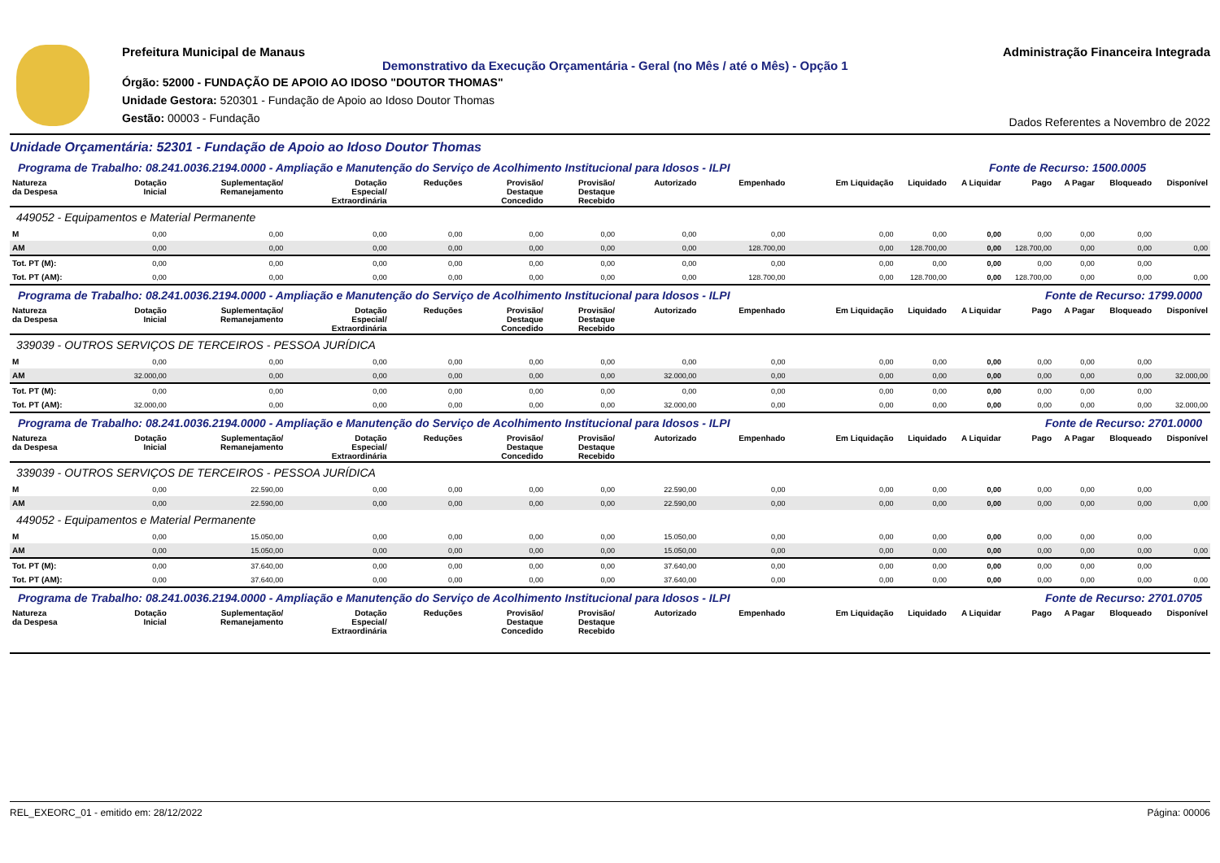Prefeitura Municipal de Manaus
Demonstrativo da Execução Orçamentária - Geral (no Mês / até o Mês) - Opção 1
Órgão: 52000 - FUNDAÇÃO DE APOIO AO IDOSO "DOUTOR THOMAS"
Unidade Gestora: 520301 - Fundação de Apoio ao Idoso Doutor Thomas
Gestão: 00003 - Fundação
Administração Financeira Integrada
Dados Referentes a Novembro de 2022
Unidade Orçamentária: 52301 - Fundação de Apoio ao Idoso Doutor Thomas
| Programa de Trabalho: 08.241.0036.2194.0000 - Ampliação e Manutenção do Serviço de Acolhimento Institucional para Idosos - ILPI | | | | | | | | | | Fonte de Recurso: 1500.0005 | | | | | |
| Natureza da Despesa | Dotação Inicial | Suplementação/ Remanejamento | Dotação Especial/ Extraordinária | Reduções | Provisão/ Destaque Concedido | Provisão/ Destaque Recebido | Autorizado | Empenhado | Em Liquidação | Liquidado | A Liquidar | Pago | A Pagar | Bloqueado | Disponível |
| 449052 - Equipamentos e Material Permanente | | | | | | | | | | | | | | | |
| M | 0,00 | 0,00 | 0,00 | 0,00 | 0,00 | 0,00 | 0,00 | 0,00 | 0,00 | 0,00 | 0,00 | 0,00 | 0,00 | 0,00 | |
| AM | 0,00 | 0,00 | 0,00 | 0,00 | 0,00 | 0,00 | 0,00 | 128.700,00 | 0,00 | 128.700,00 | 0,00 | 128.700,00 | 0,00 | 0,00 | 0,00 |
| Tot. PT (M): | 0,00 | 0,00 | 0,00 | 0,00 | 0,00 | 0,00 | 0,00 | 0,00 | 0,00 | 0,00 | 0,00 | 0,00 | 0,00 | 0,00 | |
| Tot. PT (AM): | 0,00 | 0,00 | 0,00 | 0,00 | 0,00 | 0,00 | 0,00 | 128.700,00 | 0,00 | 128.700,00 | 0,00 | 128.700,00 | 0,00 | 0,00 | 0,00 |
| Programa de Trabalho: 08.241.0036.2194.0000 - Ampliação e Manutenção do Serviço de Acolhimento Institucional para Idosos - ILPI | | | | | | | | | | Fonte de Recurso: 1799.0000 | | | | | |
| Natureza da Despesa | Dotação Inicial | Suplementação/ Remanejamento | Dotação Especial/ Extraordinária | Reduções | Provisão/ Destaque Concedido | Provisão/ Destaque Recebido | Autorizado | Empenhado | Em Liquidação | Liquidado | A Liquidar | Pago | A Pagar | Bloqueado | Disponível |
| 339039 - OUTROS SERVIÇOS DE TERCEIROS - PESSOA JURÍDICA | | | | | | | | | | | | | | | |
| M | 0,00 | 0,00 | 0,00 | 0,00 | 0,00 | 0,00 | 0,00 | 0,00 | 0,00 | 0,00 | 0,00 | 0,00 | 0,00 | 0,00 | |
| AM | 32.000,00 | 0,00 | 0,00 | 0,00 | 0,00 | 0,00 | 32.000,00 | 0,00 | 0,00 | 0,00 | 0,00 | 0,00 | 0,00 | 0,00 | 32.000,00 |
| Tot. PT (M): | 0,00 | 0,00 | 0,00 | 0,00 | 0,00 | 0,00 | 0,00 | 0,00 | 0,00 | 0,00 | 0,00 | 0,00 | 0,00 | 0,00 | |
| Tot. PT (AM): | 32.000,00 | 0,00 | 0,00 | 0,00 | 0,00 | 0,00 | 32.000,00 | 0,00 | 0,00 | 0,00 | 0,00 | 0,00 | 0,00 | 0,00 | 32.000,00 |
| Programa de Trabalho: 08.241.0036.2194.0000 - Ampliação e Manutenção do Serviço de Acolhimento Institucional para Idosos - ILPI | | | | | | | | | | Fonte de Recurso: 2701.0000 | | | | | |
| Natureza da Despesa | Dotação Inicial | Suplementação/ Remanejamento | Dotação Especial/ Extraordinária | Reduções | Provisão/ Destaque Concedido | Provisão/ Destaque Recebido | Autorizado | Empenhado | Em Liquidação | Liquidado | A Liquidar | Pago | A Pagar | Bloqueado | Disponível |
| 339039 - OUTROS SERVIÇOS DE TERCEIROS - PESSOA JURÍDICA | | | | | | | | | | | | | | | |
| M | 0,00 | 22.590,00 | 0,00 | 0,00 | 0,00 | 0,00 | 22.590,00 | 0,00 | 0,00 | 0,00 | 0,00 | 0,00 | 0,00 | 0,00 | |
| AM | 0,00 | 22.590,00 | 0,00 | 0,00 | 0,00 | 0,00 | 22.590,00 | 0,00 | 0,00 | 0,00 | 0,00 | 0,00 | 0,00 | 0,00 | 0,00 |
| 449052 - Equipamentos e Material Permanente | | | | | | | | | | | | | | | |
| M | 0,00 | 15.050,00 | 0,00 | 0,00 | 0,00 | 0,00 | 15.050,00 | 0,00 | 0,00 | 0,00 | 0,00 | 0,00 | 0,00 | 0,00 | |
| AM | 0,00 | 15.050,00 | 0,00 | 0,00 | 0,00 | 0,00 | 15.050,00 | 0,00 | 0,00 | 0,00 | 0,00 | 0,00 | 0,00 | 0,00 | 0,00 |
| Tot. PT (M): | 0,00 | 37.640,00 | 0,00 | 0,00 | 0,00 | 0,00 | 37.640,00 | 0,00 | 0,00 | 0,00 | 0,00 | 0,00 | 0,00 | 0,00 | |
| Tot. PT (AM): | 0,00 | 37.640,00 | 0,00 | 0,00 | 0,00 | 0,00 | 37.640,00 | 0,00 | 0,00 | 0,00 | 0,00 | 0,00 | 0,00 | 0,00 | 0,00 |
| Programa de Trabalho: 08.241.0036.2194.0000 - Ampliação e Manutenção do Serviço de Acolhimento Institucional para Idosos - ILPI | | | | | | | | | | Fonte de Recurso: 2701.0705 | | | | | |
| Natureza da Despesa | Dotação Inicial | Suplementação/ Remanejamento | Dotação Especial/ Extraordinária | Reduções | Provisão/ Destaque Concedido | Provisão/ Destaque Recebido | Autorizado | Empenhado | Em Liquidação | Liquidado | A Liquidar | Pago | A Pagar | Bloqueado | Disponível |
REL_EXEORC_01 - emitido em: 28/12/2022 Página: 00006